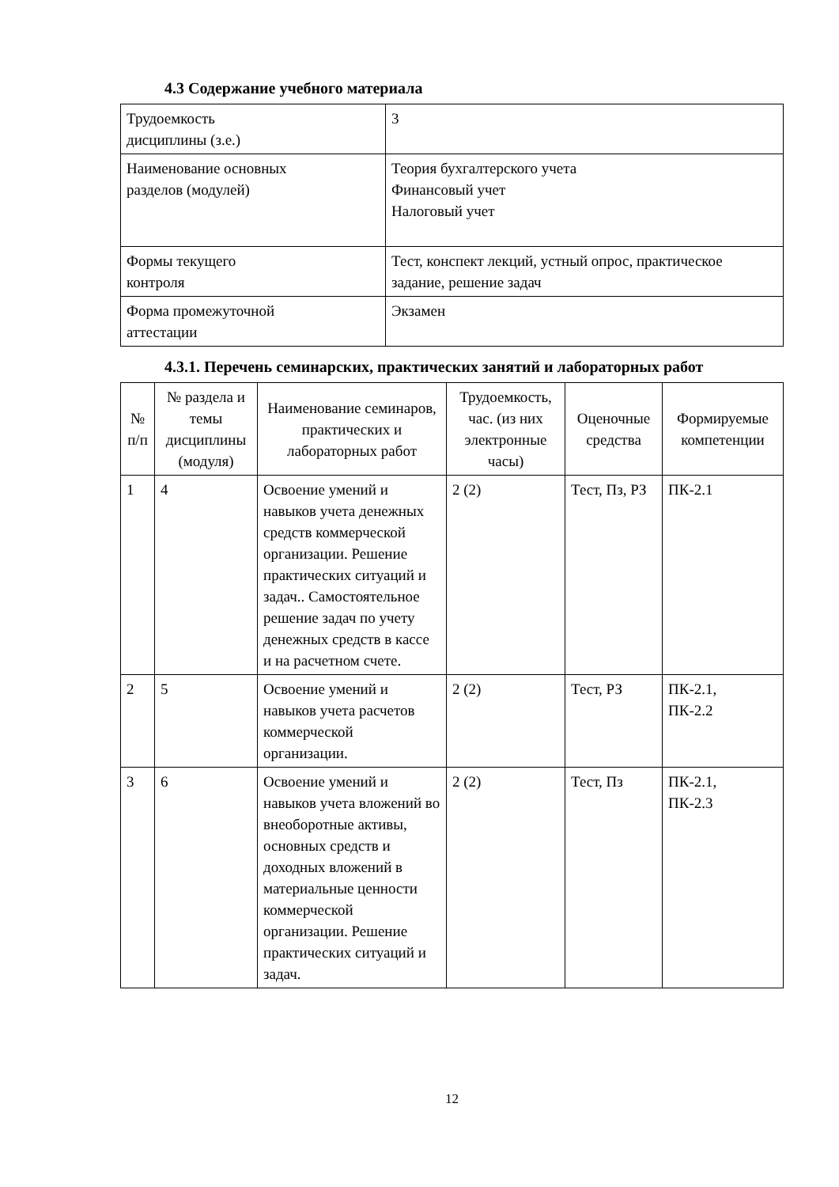4.3 Содержание учебного материала
| Трудоемкость дисциплины (з.е.) | 3 |
| Наименование основных разделов (модулей) | Теория бухгалтерского учета Финансовый учет Налоговый учет |
| Формы текущего контроля | Тест, конспект лекций, устный опрос, практическое задание, решение задач |
| Форма промежуточной аттестации | Экзамен |
4.3.1. Перечень семинарских, практических занятий и лабораторных работ
| № п/п | № раздела и темы дисциплины (модуля) | Наименование семинаров, практических и лабораторных работ | Трудоемкость, час. (из них электронные часы) | Оценочные средства | Формируемые компетенции |
| --- | --- | --- | --- | --- | --- |
| 1 | 4 | Освоение умений и навыков учета денежных средств коммерческой организации. Решение практических ситуаций и задач.. Самостоятельное решение задач по учету денежных средств в кассе и на расчетном счете. | 2 (2) | Тест, Пз, РЗ | ПК-2.1 |
| 2 | 5 | Освоение умений и навыков учета расчетов коммерческой организации. | 2 (2) | Тест, РЗ | ПК-2.1, ПК-2.2 |
| 3 | 6 | Освоение умений и навыков учета вложений во внеоборотные активы, основных средств и доходных вложений в материальные ценности коммерческой организации. Решение практических ситуаций и задач. | 2 (2) | Тест, Пз | ПК-2.1, ПК-2.3 |
12